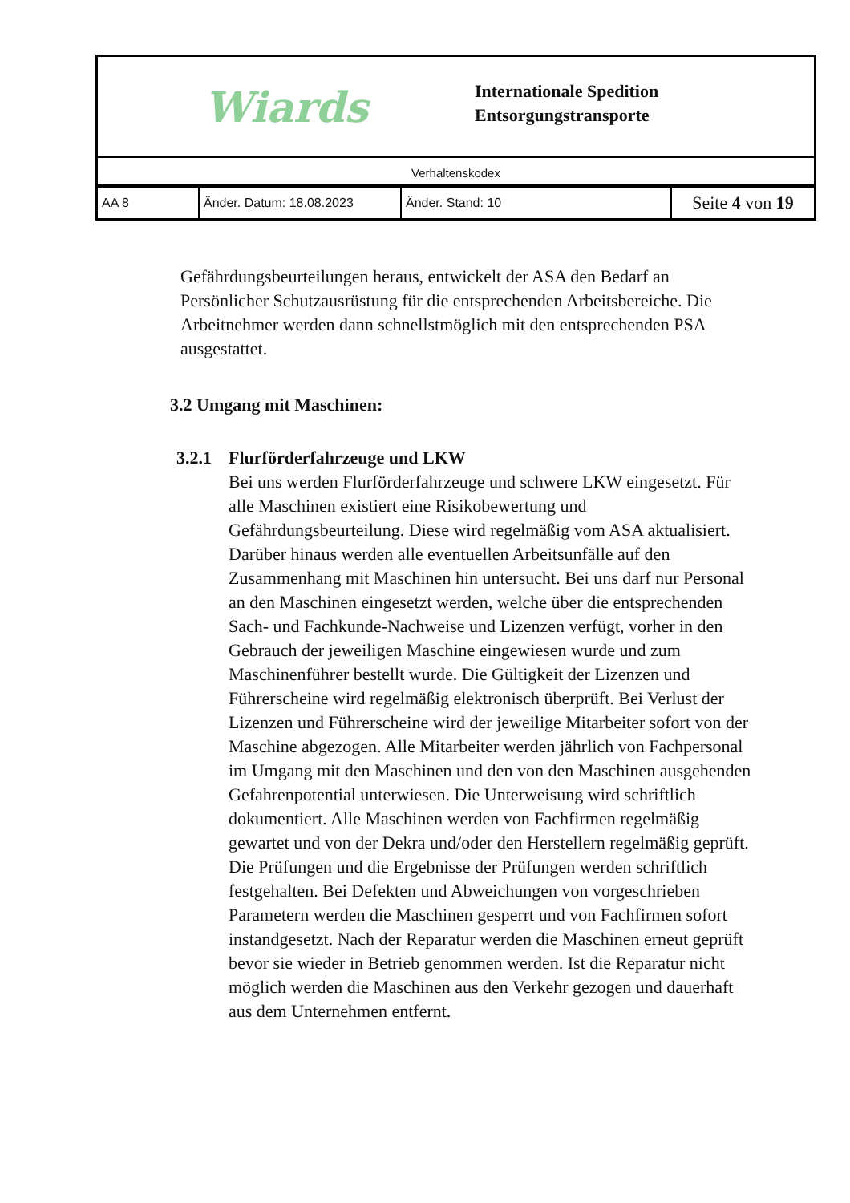Wiards
Internationale Spedition
Entsorgungstransporte
Verhaltenskodex
| AA 8 | Änder. Datum: 18.08.2023 | Änder. Stand: 10 | Seite 4 von 19 |
Gefährdungsbeurteilungen heraus, entwickelt der ASA den Bedarf an Persönlicher Schutzausrüstung für die entsprechenden Arbeitsbereiche. Die Arbeitnehmer werden dann schnellstmöglich mit den entsprechenden PSA ausgestattet.
3.2 Umgang mit Maschinen:
3.2.1
Flurförderfahrzeuge und LKW
Bei uns werden Flurförderfahrzeuge und schwere LKW eingesetzt. Für alle Maschinen existiert eine Risikobewertung und Gefährdungsbeurteilung. Diese wird regelmäßig vom ASA aktualisiert. Darüber hinaus werden alle eventuellen Arbeitsunfälle auf den Zusammenhang mit Maschinen hin untersucht. Bei uns darf nur Personal an den Maschinen eingesetzt werden, welche über die entsprechenden Sach- und Fachkunde-Nachweise und Lizenzen verfügt, vorher in den Gebrauch der jeweiligen Maschine eingewiesen wurde und zum Maschinenführer bestellt wurde. Die Gültigkeit der Lizenzen und Führerscheine wird regelmäßig elektronisch überprüft. Bei Verlust der Lizenzen und Führerscheine wird der jeweilige Mitarbeiter sofort von der Maschine abgezogen. Alle Mitarbeiter werden jährlich von Fachpersonal im Umgang mit den Maschinen und den von den Maschinen ausgehenden Gefahrenpotential unterwiesen. Die Unterweisung wird schriftlich dokumentiert. Alle Maschinen werden von Fachfirmen regelmäßig gewartet und von der Dekra und/oder den Herstellern regelmäßig geprüft. Die Prüfungen und die Ergebnisse der Prüfungen werden schriftlich festgehalten. Bei Defekten und Abweichungen von vorgeschrieben Parametern werden die Maschinen gesperrt und von Fachfirmen sofort instandgesetzt. Nach der Reparatur werden die Maschinen erneut geprüft bevor sie wieder in Betrieb genommen werden. Ist die Reparatur nicht möglich werden die Maschinen aus den Verkehr gezogen und dauerhaft aus dem Unternehmen entfernt.